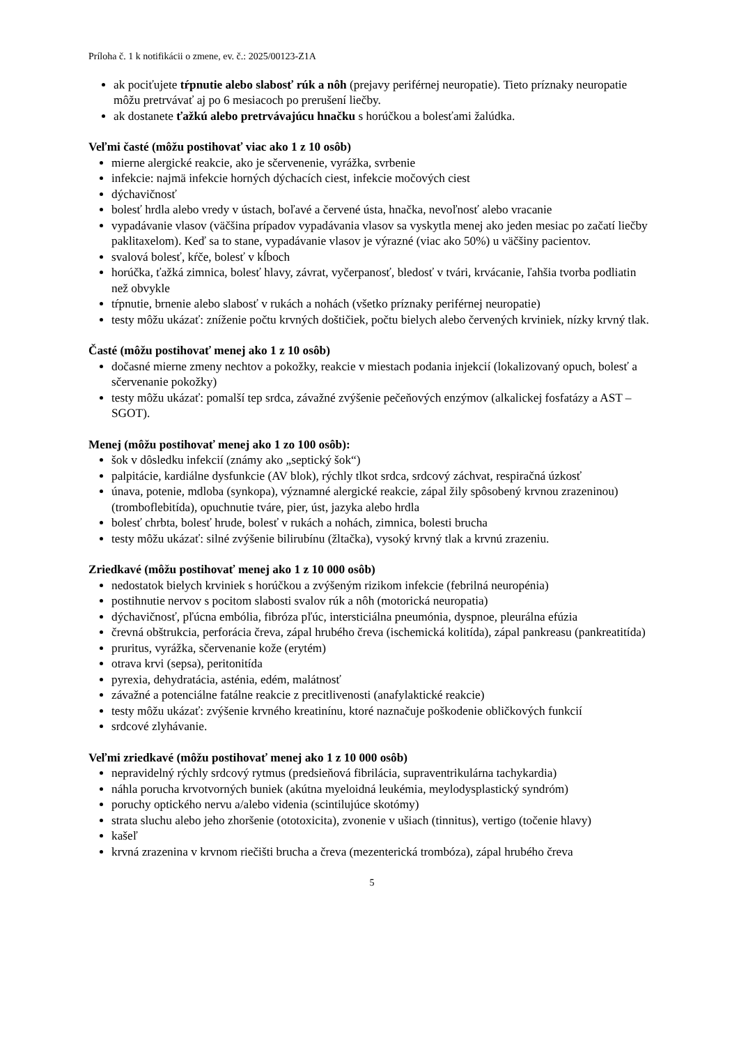Príloha č. 1 k notifikácii o zmene, ev. č.: 2025/00123-Z1A
ak pociťujete tŕpnutie alebo slabosť rúk a nôh (prejavy periférnej neuropatie). Tieto príznaky neuropatie môžu pretrvávať aj po 6 mesiacoch po prerušení liečby.
ak dostanete ťažkú alebo pretrvávajúcu hnačku s horúčkou a bolesťami žalúdka.
Veľmi časté (môžu postihovať viac ako 1 z 10 osôb)
mierne alergické reakcie, ako je sčervenenie, vyrážka, svrbenie
infekcie: najmä infekcie horných dýchacích ciest, infekcie močových ciest
dýchavičnosť
bolesť hrdla alebo vredy v ústach, boľavé a červené ústa, hnačka, nevoľnosť alebo vracanie
vypadávanie vlasov (väčšina prípadov vypadávania vlasov sa vyskytla menej ako jeden mesiac po začatí liečby paklitaxelom). Keď sa to stane, vypadávanie vlasov je výrazné (viac ako 50%) u väčšiny pacientov.
svalová bolesť, kŕče, bolesť v kĺboch
horúčka, ťažká zimnica, bolesť hlavy, závrat, vyčerpanosť, bledosť v tvári, krvácanie, ľahšia tvorba podliatin než obvykle
tŕpnutie, brnenie alebo slabosť v rukách a nohách (všetko príznaky periférnej neuropatie)
testy môžu ukázať: zníženie počtu krvných doštičiek, počtu bielych alebo červených krviniek, nízky krvný tlak.
Časté (môžu postihovať menej ako 1 z 10 osôb)
dočasné mierne zmeny nechtov a pokožky, reakcie v miestach podania injekcií (lokalizovaný opuch, bolesť a sčervenanie pokožky)
testy môžu ukázať: pomalší tep srdca, závažné zvýšenie pečeňových enzýmov (alkalickej fosfatázy a AST – SGOT).
Menej (môžu postihovať menej ako 1 zo 100 osôb):
šok v dôsledku infekcií (známy ako „septický šok“)
palpitácie, kardiálne dysfunkcie (AV blok), rýchly tlkot srdca, srdcový záchvat, respiračná úzkosť
únava, potenie, mdloba (synkopa), významné alergické reakcie, zápal žily spôsobený krvnou zrazeninou) (tromboflebitída), opuchnutie tváre, pier, úst, jazyka alebo hrdla
bolesť chrbta, bolesť hrude, bolesť v rukách a nohách, zimnica, bolesti brucha
testy môžu ukázať: silné zvýšenie bilirubínu (žltačka), vysoký krvný tlak a krvnú zrazeniu.
Zriedkavé (môžu postihovať menej ako 1 z 10 000 osôb)
nedostatok bielych krviniek s horúčkou a zvýšeným rizikom infekcie (febrilná neuropénia)
postihnutie nervov s pocitom slabosti svalov rúk a nôh (motorická neuropatia)
dýchavičnosť, pľúcna embólia, fibróza pľúc, intersticiálna pneumónia, dyspnoe, pleurálna efúzia
črevná obštrukcia, perforácia čreva, zápal hrubého čreva (ischemická kolitída), zápal pankreasu (pankreatitída)
pruritus, vyrážka, sčervenanie kože (erytém)
otrava krvi (sepsa), peritonitída
pyrexia, dehydratácia, asténia, edém, malátnosť
závažné a potenciálne fatálne reakcie z precitlivenosti (anafylaktické reakcie)
testy môžu ukázať: zvýšenie krvného kreatinínu, ktoré naznačuje poškodenie obličkových funkcií
srdcové zlyhávanie.
Veľmi zriedkavé (môžu postihovať menej ako 1 z 10 000 osôb)
nepravidelný rýchly srdcový rytmus (predsieňová fibrilácia, supraventrikulárna tachykardia)
náhla porucha krvotvorných buniek (akútna myeloidná leukémia, meylodysplastický syndróm)
poruchy optického nervu a/alebo videnia (scintilujúce skotómy)
strata sluchu alebo jeho zhoršenie (ototoxicita), zvonenie v ušiach (tinnitus), vertigo (točenie hlavy)
kašeľ
krvná zrazenina v krvnom riečišti brucha a čreva (mezenterická trombóza), zápal hrubého čreva
5